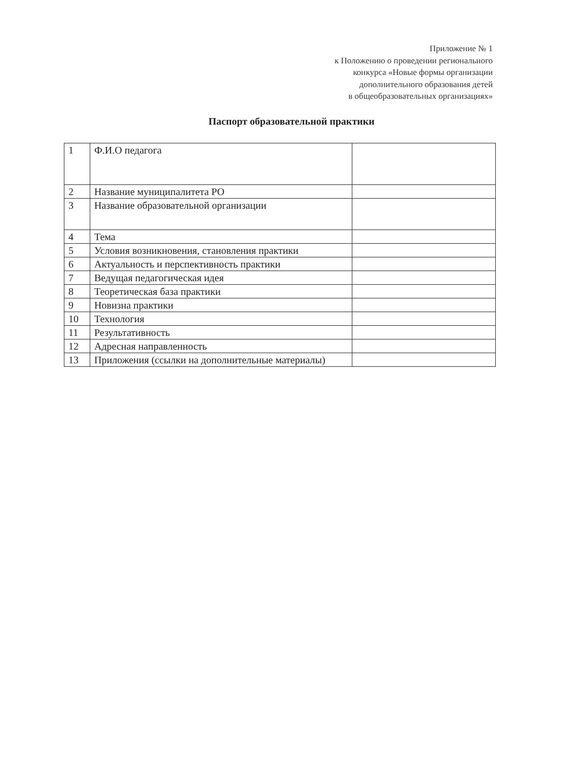Приложение № 1
к Положению о проведении регионального
конкурса «Новые формы организации
дополнительного образования детей
в общеобразовательных организациях»
Паспорт образовательной практики
| 1 | Ф.И.О педагога | |
| 2 | Название муниципалитета РО | |
| 3 | Название образовательной организации | |
| 4 | Тема | |
| 5 | Условия возникновения, становления практики | |
| 6 | Актуальность и перспективность практики | |
| 7 | Ведущая педагогическая идея | |
| 8 | Теоретическая база практики | |
| 9 | Новизна практики | |
| 10 | Технология | |
| 11 | Результативность | |
| 12 | Адресная направленность | |
| 13 | Приложения (ссылки на дополнительные материалы) | |